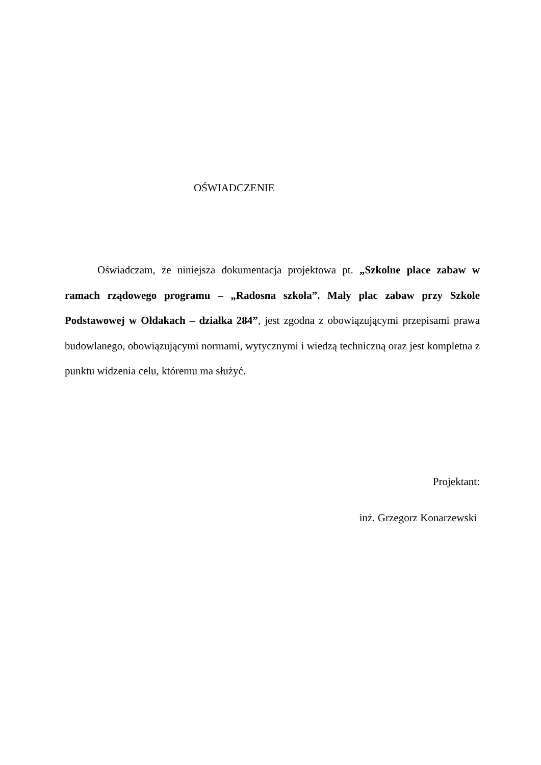OŚWIADCZENIE
Oświadczam, że niniejsza dokumentacja projektowa pt. „Szkolne place zabaw w ramach rządowego programu – „Radosna szkoła”. Mały plac zabaw przy Szkole Podstawowej w Ołdakach – działka 284”, jest zgodna z obowiązującymi przepisami prawa budowlanego, obowiązującymi normami, wytycznymi i wiedzą techniczną oraz jest kompletna z punktu widzenia celu, któremu ma służyć.
Projektant:
inż. Grzegorz Konarzewski